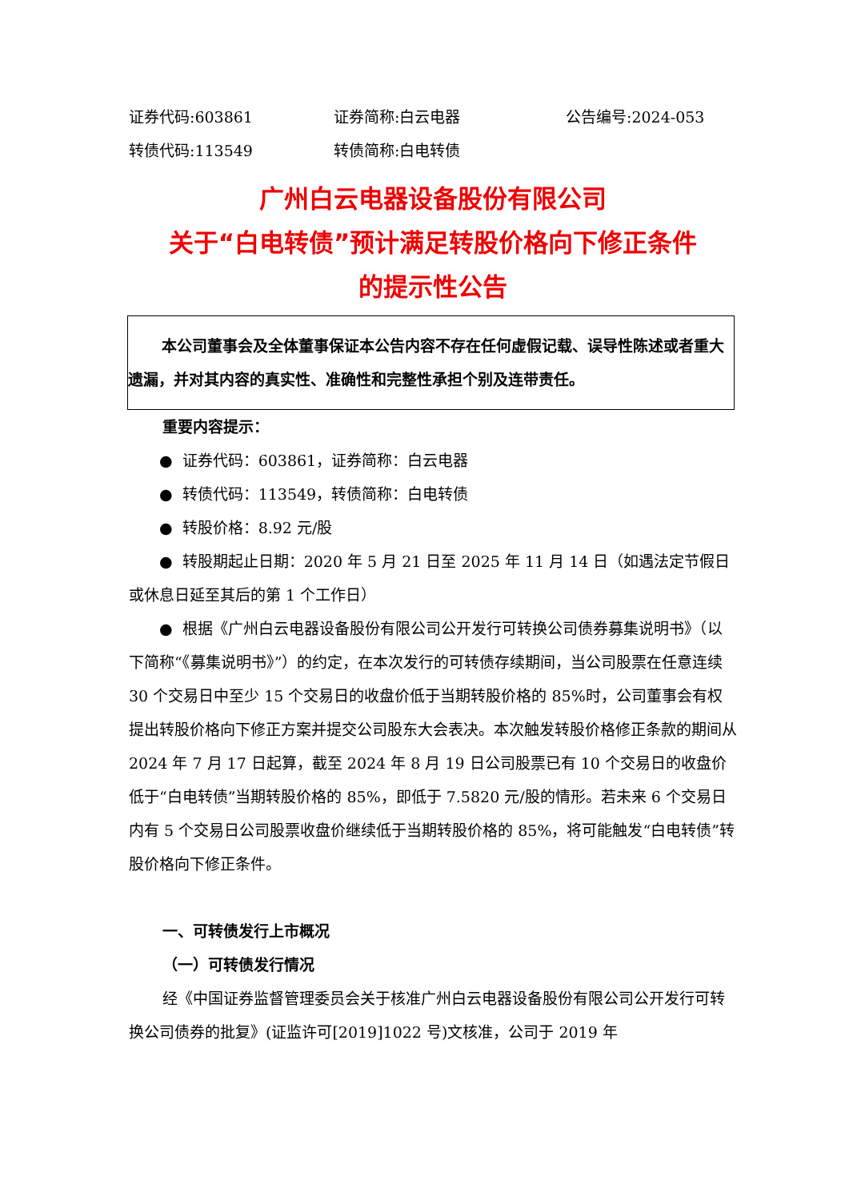证券代码:603861 证券简称:白云电器 公告编号:2024-053
转债代码:113549 转债简称:白电转债
广州白云电器设备股份有限公司
关于“白电转债”预计满足转股价格向下修正条件
的提示性公告
本公司董事会及全体董事保证本公告内容不存在任何虚假记载、误导性陈述或者重大遗漏，并对其内容的真实性、准确性和完整性承担个别及连带责任。
重要内容提示：
● 证券代码：603861，证券简称：白云电器
● 转债代码：113549，转债简称：白电转债
● 转股价格：8.92 元/股
● 转股期起止日期：2020 年 5 月 21 日至 2025 年 11 月 14 日（如遇法定节假日或休息日延至其后的第 1 个工作日）
● 根据《广州白云电器设备股份有限公司公开发行可转换公司债券募集说明书》（以下简称“《募集说明书》”）的约定，在本次发行的可转债存续期间，当公司股票在任意连续 30 个交易日中至少 15 个交易日的收盘价低于当期转股价格的 85%时，公司董事会有权提出转股价格向下修正方案并提交公司股东大会表决。本次触发转股价格修正条款的期间从 2024 年 7 月 17 日起算，截至 2024 年 8 月 19 日公司股票已有 10 个交易日的收盘价低于“白电转债”当期转股价格的 85%，即低于 7.5820 元/股的情形。若未来 6 个交易日内有 5 个交易日公司股票收盘价继续低于当期转股价格的 85%，将可能触发“白电转债”转股价格向下修正条件。
一、可转债发行上市概况
（一）可转债发行情况
经《中国证券监督管理委员会关于核准广州白云电器设备股份有限公司公开发行可转换公司债券的批复》(证监许可[2019]1022 号)文核准，公司于 2019 年